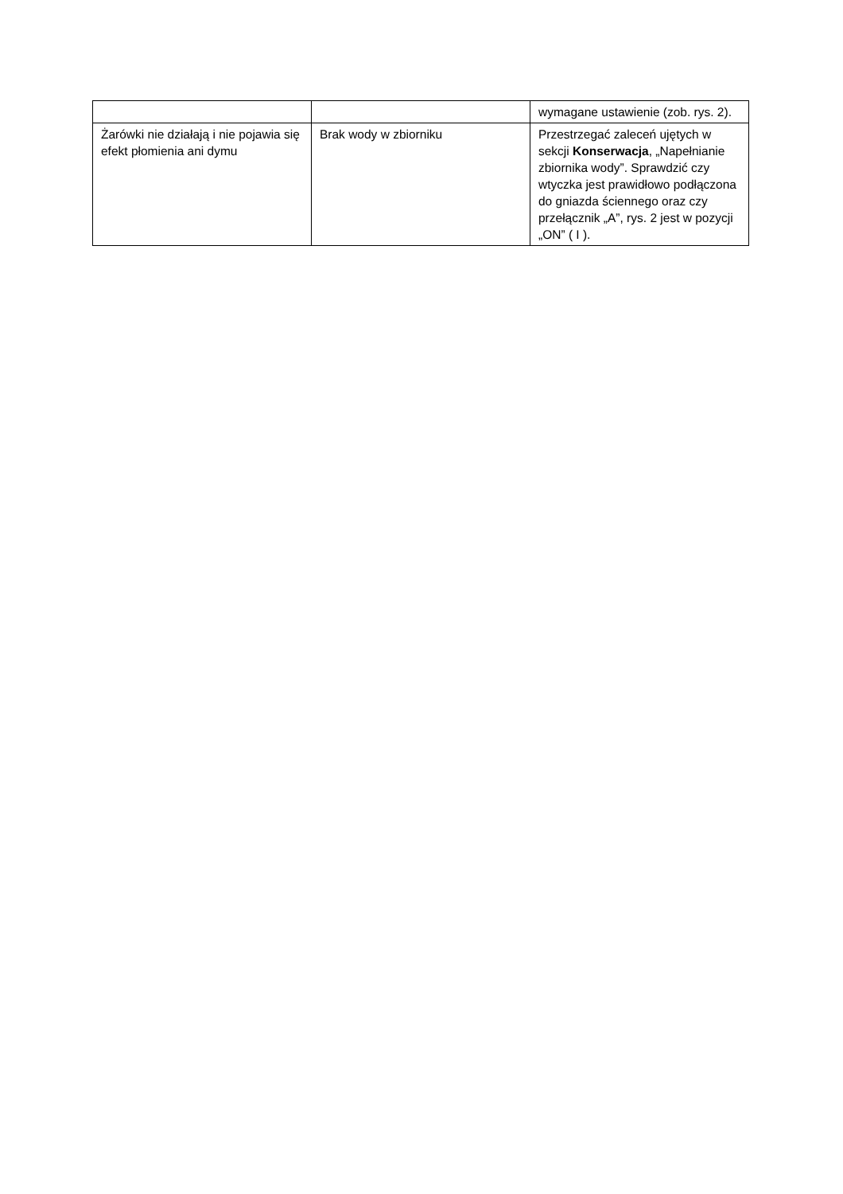| | | wymagane ustawienie (zob. rys. 2). |
| Żarówki nie działają i nie pojawia się efekt płomienia ani dymu | Brak wody w zbiorniku | Przestrzegać zaleceń ujętych w sekcji Konserwacja , „Napełnianie zbiornika wody”. Sprawdzić czy wtyczka jest prawidłowo podłączona do gniazda ściennego oraz czy przełącznik „A”, rys. 2 jest w pozycji „ON” ( I ). |